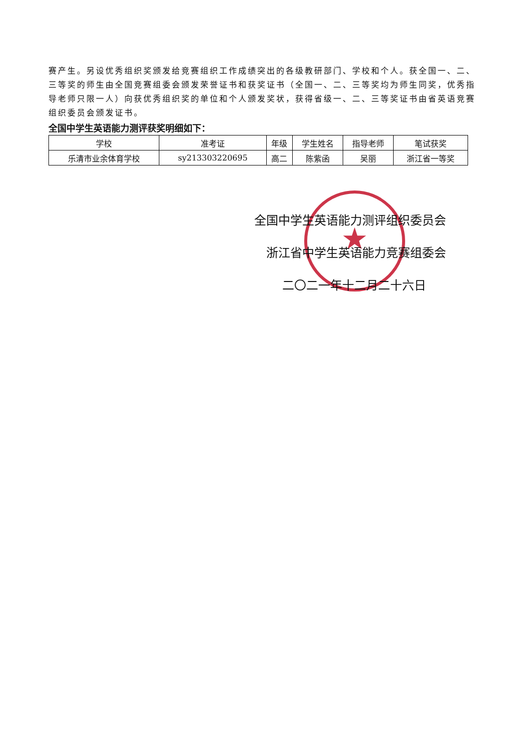赛产生。另设优秀组织奖颁发给竞赛组织工作成绩突出的各级教研部门、学校和个人。获全国一、二、三等奖的师生由全国竞赛组委会颁发荣誉证书和获奖证书（全国一、二、三等奖均为师生同奖，优秀指导老师只限一人）向获优秀组织奖的单位和个人颁发奖状，获得省级一、二、三等奖证书由省英语竞赛组织委员会颁发证书。
全国中学生英语能力测评获奖明细如下：
| 学校 | 准考证 | 年级 | 学生姓名 | 指导老师 | 笔试获奖 |
| --- | --- | --- | --- | --- | --- |
| 乐清市业余体育学校 | sy213303220695 | 高二 | 陈紫函 | 吴丽 | 浙江省一等奖 |
★
全国中学生英语能力测评组织委员会
浙江省中学生英语能力竞赛组委会
二〇二一年十二月二十六日